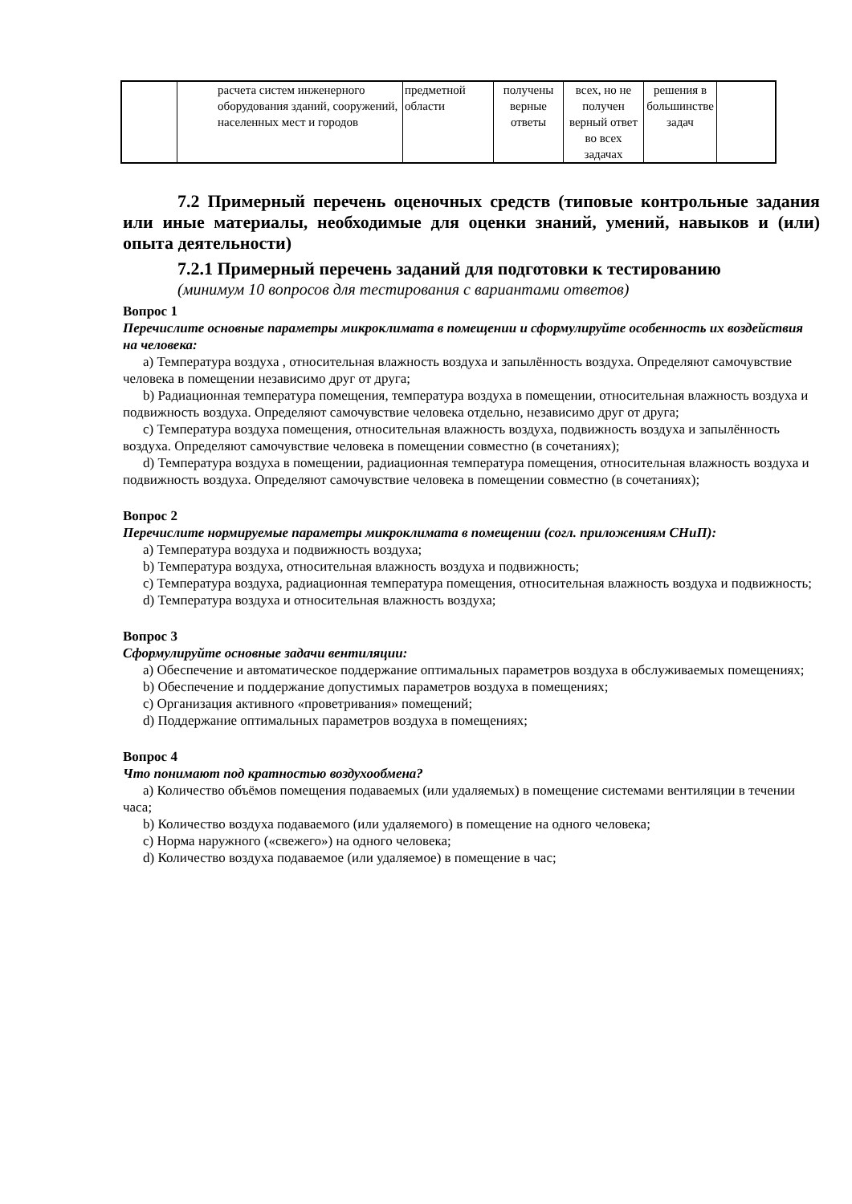| | расчета систем инженерного оборудования зданий, сооружений, населенных мест и городов | предметной области | получены верные ответы | всех, но не получен верный ответ во всех задачах | решения в большинстве задач | |
7.2 Примерный перечень оценочных средств (типовые контрольные задания или иные материалы, необходимые для оценки знаний, умений, навыков и (или) опыта деятельности)
7.2.1 Примерный перечень заданий для подготовки к тестированию
(минимум 10 вопросов для тестирования с вариантами ответов)
Вопрос 1
Перечислите основные параметры микроклимата в помещении и сформулируйте особенность их воздействия на человека:
a) Температура воздуха , относительная влажность воздуха и запылённость воздуха. Определяют самочувствие человека в помещении независимо друг от друга;
b) Радиационная температура помещения, температура воздуха в помещении, относительная влажность воздуха и подвижность воздуха. Определяют самочувствие человека отдельно, независимо друг от друга;
c) Температура воздуха помещения, относительная влажность воздуха, подвижность воздуха и запылённость воздуха. Определяют самочувствие человека в помещении совместно (в сочетаниях);
d) Температура воздуха в помещении, радиационная температура помещения, относительная влажность воздуха и подвижность воздуха. Определяют самочувствие человека в помещении совместно (в сочетаниях);
Вопрос 2
Перечислите нормируемые параметры микроклимата в помещении (согл. приложениям СНиП):
a) Температура воздуха и подвижность воздуха;
b) Температура воздуха, относительная влажность воздуха и подвижность;
c) Температура воздуха, радиационная температура помещения, относительная влажность воздуха и подвижность;
d) Температура воздуха и относительная влажность воздуха;
Вопрос 3
Сформулируйте основные задачи вентиляции:
a) Обеспечение и автоматическое поддержание оптимальных параметров воздуха в обслуживаемых помещениях;
b) Обеспечение и поддержание допустимых параметров воздуха в помещениях;
c) Организация активного «проветривания» помещений;
d) Поддержание оптимальных параметров воздуха в помещениях;
Вопрос 4
Что понимают под кратностью воздухообмена?
a) Количество объёмов помещения подаваемых (или удаляемых) в помещение системами вентиляции в течении часа;
b) Количество воздуха подаваемого (или удаляемого) в помещение на одного человека;
c) Норма наружного («свежего») на одного человека;
d) Количество воздуха подаваемое (или удаляемое) в помещение в час;